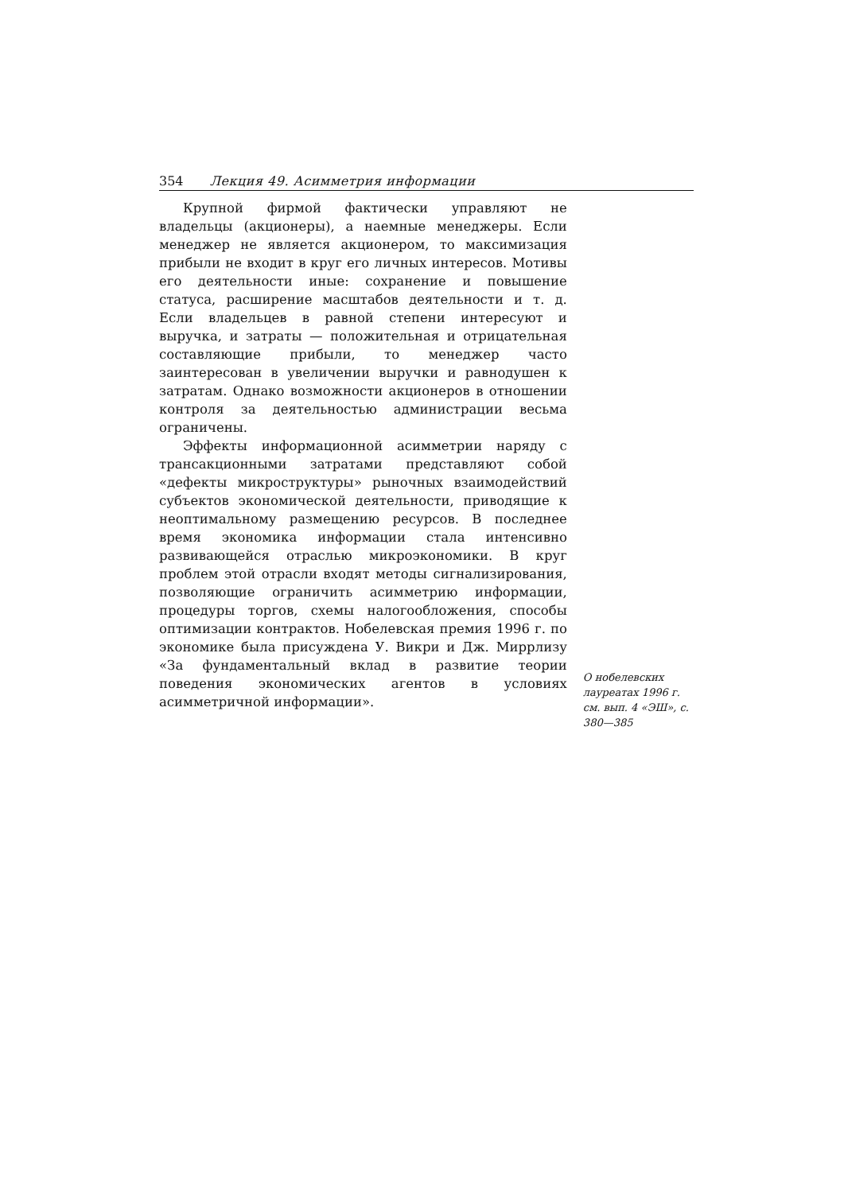354 Лекция 49. Асимметрия информации
Крупной фирмой фактически управляют не владельцы (акционеры), а наемные менеджеры. Если менеджер не является акционером, то максимизация прибыли не входит в круг его личных интересов. Мотивы его деятельности иные: сохранение и повышение статуса, расширение масштабов деятельности и т. д. Если владельцев в равной степени интересуют и выручка, и затраты — положительная и отрицательная составляющие прибыли, то менеджер часто заинтересован в увеличении выручки и равнодушен к затратам. Однако возможности акционеров в отношении контроля за деятельностью администрации весьма ограничены.
Эффекты информационной асимметрии наряду с трансакционными затратами представляют собой «дефекты микроструктуры» рыночных взаимодействий субъектов экономической деятельности, приводящие к неоптимальному размещению ресурсов. В последнее время экономика информации стала интенсивно развивающейся отраслью микроэкономики. В круг проблем этой отрасли входят методы сигнализирования, позволяющие ограничить асимметрию информации, процедуры торгов, схемы налогообложения, способы оптимизации контрактов. Нобелевская премия 1996 г. по экономике была присуждена У. Викри и Дж. Миррлизу «За фундаментальный вклад в развитие теории поведения экономических агентов в условиях асимметричной информации».
О нобелевских лауреатах 1996 г. см. вып. 4 «ЭШ», с. 380—385